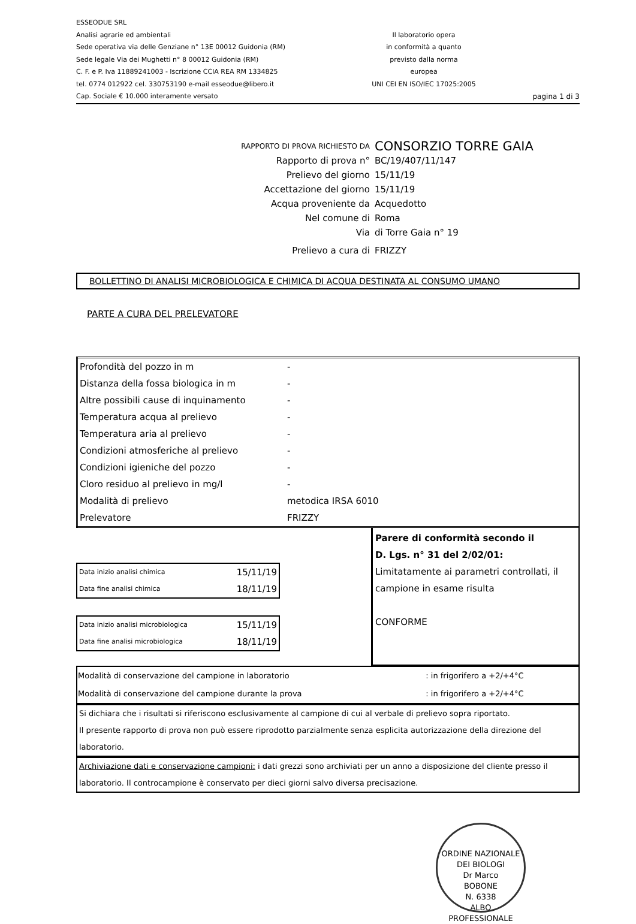ESSEODUE SRL
Analisi agrarie ed ambientali
Sede operativa via delle Genziane n° 13E 00012 Guidonia (RM)
Sede legale Via dei Mughetti n° 8 00012 Guidonia (RM)
C. F. e P. Iva 11889241003 - Iscrizione CCIA REA RM 1334825
tel. 0774 012922 cel. 330753190 e-mail esseodue@libero.it
Cap. Sociale € 10.000 interamente versato
Il laboratorio opera
in conformità a quanto
previsto dalla norma
europea
UNI CEI EN ISO/IEC 17025:2005
pagina 1 di 3
RAPPORTO DI PROVA RICHIESTO DA CONSORZIO TORRE GAIA
Rapporto di prova n° BC/19/407/11/147
Prelievo del giorno 15/11/19
Accettazione del giorno 15/11/19
Acqua proveniente da Acquedotto
Nel comune di Roma
Via di Torre Gaia n° 19
Prelievo a cura di FRIZZY
BOLLETTINO DI ANALISI MICROBIOLOGICA E CHIMICA DI ACQUA DESTINATA AL CONSUMO UMANO
PARTE A CURA DEL PRELEVATORE
| Profondità del pozzo in m | - |
| Distanza della fossa biologica in m | - |
| Altre possibili cause di inquinamento | - |
| Temperatura acqua al prelievo | - |
| Temperatura aria al prelievo | - |
| Condizioni atmosferiche al prelievo | - |
| Condizioni igieniche del pozzo | - |
| Cloro residuo al prelievo in mg/l | - |
| Modalità di prelievo | metodica IRSA 6010 |
| Prelevatore | FRIZZY |
| Data inizio analisi chimica | 15/11/19 |
| Data fine analisi chimica | 18/11/19 |
| Data inizio analisi microbiologica | 15/11/19 |
| Data fine analisi microbiologica | 18/11/19 |
Parere di conformità secondo il
D. Lgs. n° 31 del 2/02/01:
Limitatamente ai parametri controllati, il campione in esame risulta
CONFORME
| Modalità di conservazione del campione in laboratorio | : in frigorifero a +2/+4°C |
| Modalità di conservazione del campione durante la prova | : in frigorifero a +2/+4°C |
Si dichiara che i risultati si riferiscono esclusivamente al campione di cui al verbale di prelievo sopra riportato.
Il presente rapporto di prova non può essere riprodotto parzialmente senza esplicita autorizzazione della direzione del laboratorio.
Archiviazione dati e conservazione campioni: i dati grezzi sono archiviati per un anno a disposizione del cliente presso il laboratorio. Il controcampione è conservato per dieci giorni salvo diversa precisazione.
ORDINE NAZIONALE DEI BIOLOGI
Dr Marco
BOBONE
N. 6338
ALBO PROFESSIONALE